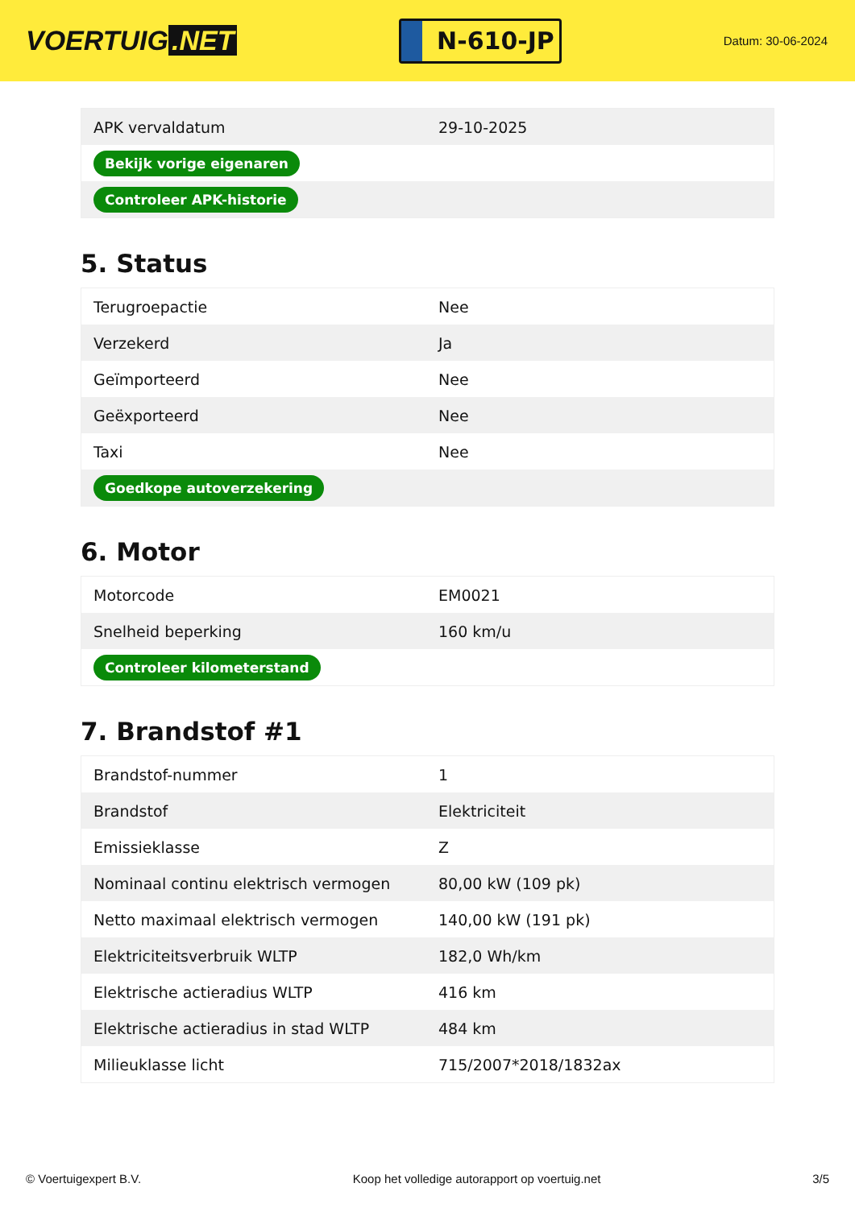VOERTUIG.NET
N-610-JP
Datum: 30-06-2024
| APK vervaldatum | 29-10-2025 |
| Bekijk vorige eigenaren | |
| Controleer APK-historie | |
5. Status
| Terugroepactie | Nee |
| Verzekerd | Ja |
| Geïmporteerd | Nee |
| Geëxporteerd | Nee |
| Taxi | Nee |
| Goedkope autoverzekering | |
6. Motor
| Motorcode | EM0021 |
| Snelheid beperking | 160 km/u |
| Controleer kilometerstand | |
7. Brandstof #1
| Brandstof-nummer | 1 |
| Brandstof | Elektriciteit |
| Emissieklasse | Z |
| Nominaal continu elektrisch vermogen | 80,00 kW (109 pk) |
| Netto maximaal elektrisch vermogen | 140,00 kW (191 pk) |
| Elektriciteitsverbruik WLTP | 182,0 Wh/km |
| Elektrische actieradius WLTP | 416 km |
| Elektrische actieradius in stad WLTP | 484 km |
| Milieuklasse licht | 715/2007*2018/1832ax |
© Voertuigexpert B.V. Koop het volledige autorapport op voertuig.net 3/5